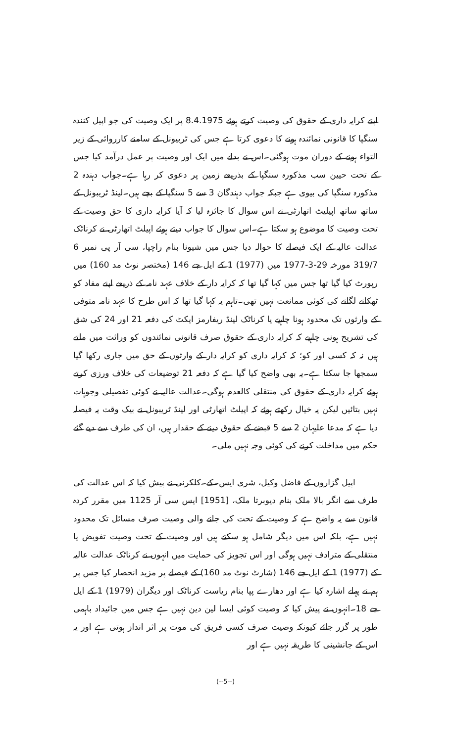اپنے کرایہ داری کے حقوق کی وصیت کرتے ہوئے 8.4.1975 پر ایک وصیت کی جو اپیل کنندہ سنگپا کا قانونی نمائندہ ہونے کا دعوی کرتا ہے جس کی ٹربیونل کے سامنے کارروائی کے زیر التواء ہونے کے دوران موت ہوگئی۔اس نے بدلے میں ایک اور وصیت پر عمل درآمد کیا جس کے تحت حیین سب مذکورہ سنگپا کے بذریعے زمین پر دعوی کر رہا ہے۔جواب دہندہ 2 مذکورہ سنگپا کی بیوی ہے جبکہ جواب دہندگان 3 سے 5 سنگپا کے بچے ہیں۔لینڈ ٹریبونل کے ساتھ ساتھ اپیلیٹ اتھارٹی نے اس سوال کا جائزہ لیا کہ آیا کرایہ داری کا حق وصیت کے تحت وصیت کا موضوع ہو سکتا ہے۔اس سوال کا جواب دیتے ہوئے اپیلٹ اتھارٹی نے کرناٹک عدالت عالیہ کے ایک فیصلے کا حوالہ دیا جس میں شیونا بنام راچپا، سی آر پی نمبر 6 319/7 مورخہ 29-3-1977 میں (1977) 1 کے ایل جے 146 (مختصر نوٹ مد 160) میں رپورٹ کیا گیا تھا جس میں کہا گیا تھا کہ کرایہ دار کے خلاف عہد نامہ کے ذریعے اپنے مفاد کو ٹھکانے لگانے کی کوئی ممانعت نہیں تھی۔تاہم یہ کہا گیا تھا کہ اس طرح کا عہد نامہ متوفی کے وارثوں تک محدود ہونا چاہیے یا کرناٹک لینڈ ریفارمز ایکٹ کی دفعہ 21 اور 24 کی شق کی تشریح ہونی چاہیے کہ کرایہ داری کے حقوق صرف قانونی نمائندوں کو وراثت میں ملتے ہیں نہ کہ کسی اور کو؛ کہ کرایہ داری کو کرایہ دار کے وارثوں کے حق میں جاری رکھا گیا سمجھا جا سکتا ہے۔یہ بھی واضح کیا گیا ہے کہ دفعہ 21 توضیعات کی خلاف ورزی کرتے ہوئے کرایہ داری کے حقوق کی منتقلی کالعدم ہوگی۔عدالت عالیہ نے کوئی تفصیلی وجوہات نہیں بتائیں لیکن یہ خیال رکھتے ہوئے کہ اپیلٹ اتھارٹی اور لینڈ ٹریبونل نے بیک وقت یہ فیصلہ دیا ہے کہ مدعا علیہان 2 سے 5 قبضے کے حقوق دینے کے حقدار ہیں، ان کی طرف سے دیے گئے حکم میں مداخلت کرنے کی کوئی وجہ نہیں ملی۔
اپیل گزاروں کے فاضل وکیل، شری ایس۔کے۔کلکرنی نے پیش کیا کہ اس عدالت کی طرف سے انگر بالا ملک بنام دیوبرتا ملک، [1951] ایس سی آر 1125 میں مقرر کردہ قانون سے یہ واضح ہے کہ وصیت کے تحت کی جانے والی وصیت صرف مسائل تک محدود نہیں ہے، بلکہ اس میں دیگر شامل ہو سکتے ہیں اور وصیت کے تحت وصیت تفویض یا منتقلی کے مترادف نہیں ہوگی اور اس تجویز کی حمایت میں انہوں نے کرناٹک عدالت عالیہ کے (1977) 1 کے ایل جے 146 (شارٹ نوٹ مد 160) کے فیصلے پر مزید انحصار کیا جس پر ہم نے پہلے اشارہ کیا ہے اور دھارے پپا بنام ریاست کرناٹک اور دیگران (1979) 1 کے ایل جے 18۔انہوں نے پیش کیا کہ وصیت کوئی ایسا لین دین نہیں ہے جس میں جائیداد باہمی طور پر گزر جائے کیونکہ وصیت صرف کسی فریق کی موت پر اثر انداز ہوتی ہے اور یہ اس کے جانشینی کا طریقہ نہیں ہے اور
(--5--)